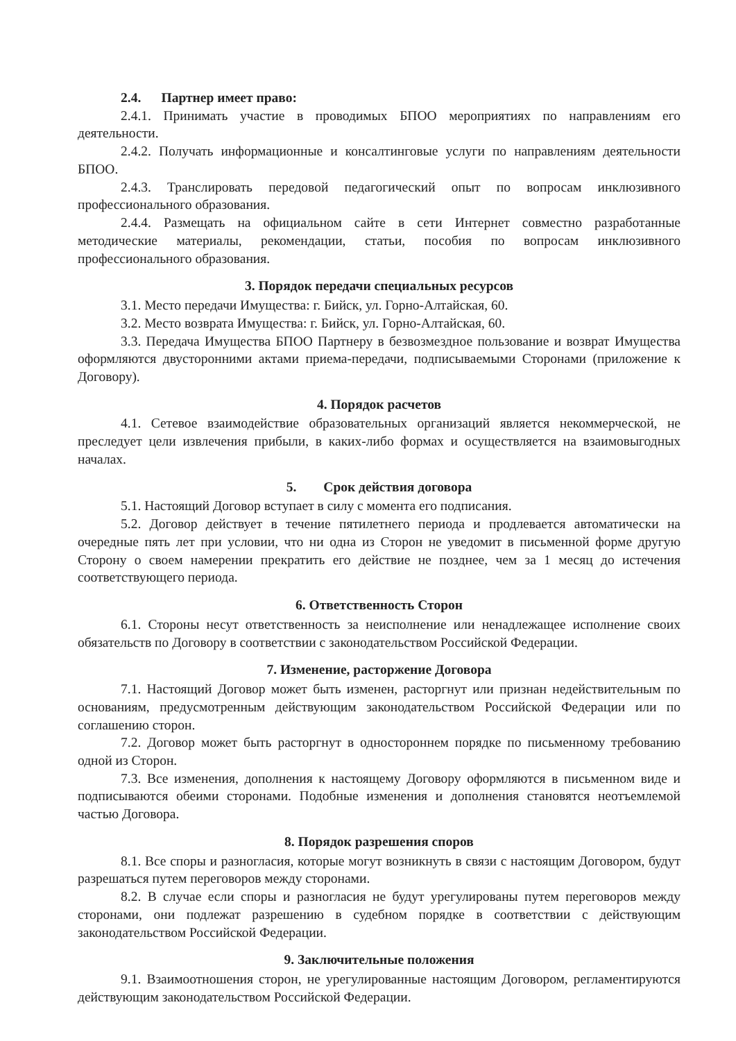2.4. Партнер имеет право:
2.4.1. Принимать участие в проводимых БПОО мероприятиях по направлениям его деятельности.
2.4.2. Получать информационные и консалтинговые услуги по направлениям деятельности БПОО.
2.4.3. Транслировать передовой педагогический опыт по вопросам инклюзивного профессионального образования.
2.4.4. Размещать на официальном сайте в сети Интернет совместно разработанные методические материалы, рекомендации, статьи, пособия по вопросам инклюзивного профессионального образования.
3. Порядок передачи специальных ресурсов
3.1. Место передачи Имущества: г. Бийск, ул. Горно-Алтайская, 60.
3.2. Место возврата Имущества: г. Бийск, ул. Горно-Алтайская, 60.
3.3. Передача Имущества БПОО Партнеру в безвозмездное пользование и возврат Имущества оформляются двусторонними актами приема-передачи, подписываемыми Сторонами (приложение к Договору).
4. Порядок расчетов
4.1. Сетевое взаимодействие образовательных организаций является некоммерческой, не преследует цели извлечения прибыли, в каких-либо формах и осуществляется на взаимовыгодных началах.
5. Срок действия договора
5.1. Настоящий Договор вступает в силу с момента его подписания.
5.2. Договор действует в течение пятилетнего периода и продлевается автоматически на очередные пять лет при условии, что ни одна из Сторон не уведомит в письменной форме другую Сторону о своем намерении прекратить его действие не позднее, чем за 1 месяц до истечения соответствующего периода.
6. Ответственность Сторон
6.1. Стороны несут ответственность за неисполнение или ненадлежащее исполнение своих обязательств по Договору в соответствии с законодательством Российской Федерации.
7. Изменение, расторжение Договора
7.1. Настоящий Договор может быть изменен, расторгнут или признан недействительным по основаниям, предусмотренным действующим законодательством Российской Федерации или по соглашению сторон.
7.2. Договор может быть расторгнут в одностороннем порядке по письменному требованию одной из Сторон.
7.3. Все изменения, дополнения к настоящему Договору оформляются в письменном виде и подписываются обеими сторонами. Подобные изменения и дополнения становятся неотъемлемой частью Договора.
8. Порядок разрешения споров
8.1. Все споры и разногласия, которые могут возникнуть в связи с настоящим Договором, будут разрешаться путем переговоров между сторонами.
8.2. В случае если споры и разногласия не будут урегулированы путем переговоров между сторонами, они подлежат разрешению в судебном порядке в соответствии с действующим законодательством Российской Федерации.
9. Заключительные положения
9.1. Взаимоотношения сторон, не урегулированные настоящим Договором, регламентируются действующим законодательством Российской Федерации.